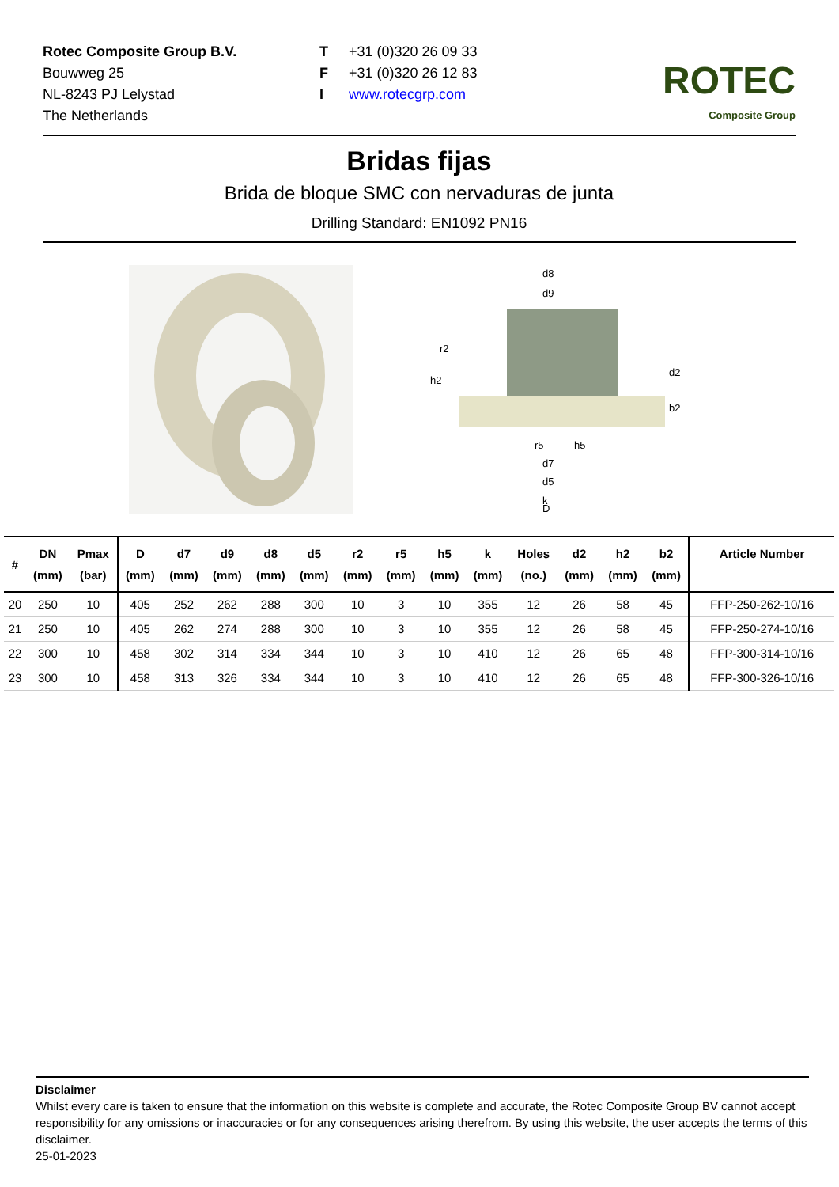Rotec Composite Group B.V.
Bouwweg 25
NL-8243 PJ Lelystad
The Netherlands
T +31 (0)320 26 09 33
F +31 (0)320 26 12 83
Iwww.rotecgrp.com
ROTEC
Composite Group
Bridas fijas
Brida de bloque SMC con nervaduras de junta
Drilling Standard: EN1092 PN16
d8
d9
h2
r2
d2
b2
r5
h5
d7
d5
k
D
| # | DN (mm) | Pmax (bar) | D (mm) | d7 (mm) | d9 (mm) | d8 (mm) | d5 (mm) | r2 (mm) | r5 (mm) | h5 (mm) | k (mm) | Holes (no.) | d2 (mm) | h2 (mm) | b2 (mm) | Article Number |
| --- | --- | --- | --- | --- | --- | --- | --- | --- | --- | --- | --- | --- | --- | --- | --- | --- |
| 20 | 250 | 10 | 405 | 252 | 262 | 288 | 300 | 10 | 3 | 10 | 355 | 12 | 26 | 58 | 45 | FFP-250-262-10/16 |
| 21 | 250 | 10 | 405 | 262 | 274 | 288 | 300 | 10 | 3 | 10 | 355 | 12 | 26 | 58 | 45 | FFP-250-274-10/16 |
| 22 | 300 | 10 | 458 | 302 | 314 | 334 | 344 | 10 | 3 | 10 | 410 | 12 | 26 | 65 | 48 | FFP-300-314-10/16 |
| 23 | 300 | 10 | 458 | 313 | 326 | 334 | 344 | 10 | 3 | 10 | 410 | 12 | 26 | 65 | 48 | FFP-300-326-10/16 |
Disclaimer
Whilst every care is taken to ensure that the information on this website is complete and accurate, the Rotec Composite Group BV cannot accept responsibility for any omissions or inaccuracies or for any consequences arising therefrom. By using this website, the user accepts the terms of this disclaimer.
25-01-2023